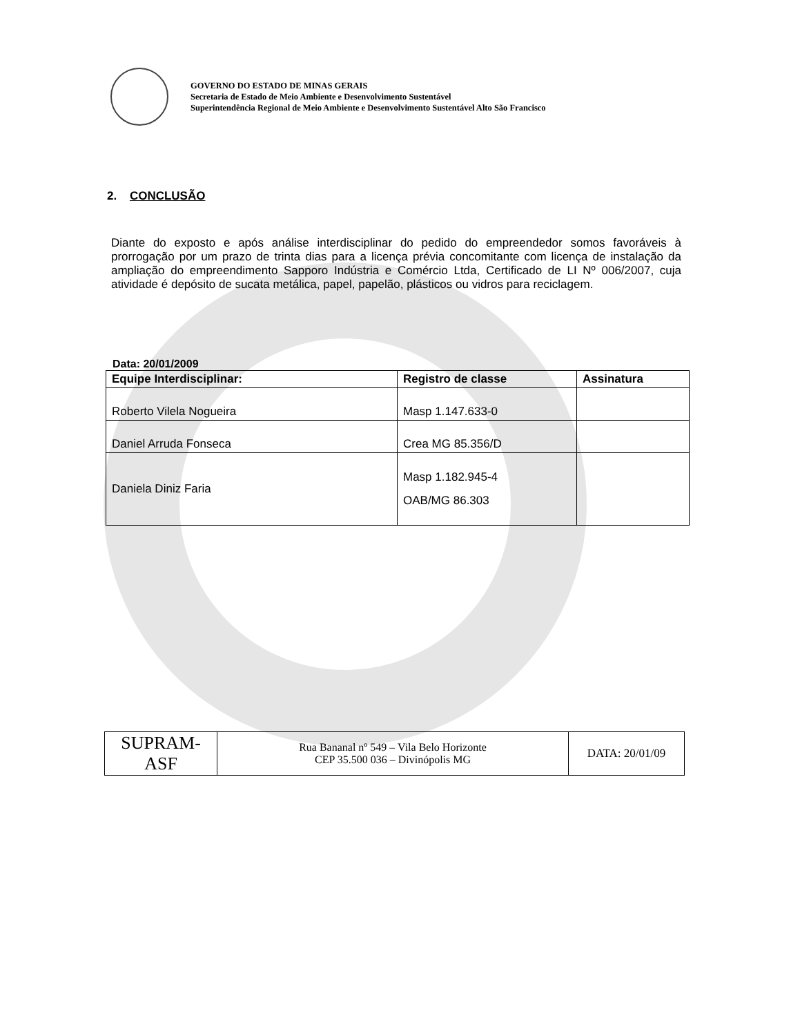GOVERNO DO ESTADO DE MINAS GERAIS
Secretaria de Estado de Meio Ambiente e Desenvolvimento Sustentável
Superintendência Regional de Meio Ambiente e Desenvolvimento Sustentável Alto São Francisco
2. CONCLUSÃO
Diante do exposto e após análise interdisciplinar do pedido do empreendedor somos favoráveis à prorrogação por um prazo de trinta dias para a licença prévia concomitante com licença de instalação da ampliação do empreendimento Sapporo Indústria e Comércio Ltda, Certificado de LI Nº 006/2007, cuja atividade é depósito de sucata metálica, papel, papelão, plásticos ou vidros para reciclagem.
Data: 20/01/2009
| Equipe Interdisciplinar: | Registro de classe | Assinatura |
| --- | --- | --- |
| Roberto Vilela Nogueira | Masp 1.147.633-0 | |
| Daniel Arruda Fonseca | Crea MG 85.356/D | |
| Daniela Diniz Faria | Masp 1.182.945-4 OAB/MG 86.303 | |
| SUPRAM- ASF | Rua Bananal nº 549 – Vila Belo Horizonte CEP 35.500 036 – Divinópolis MG | DATA: 20/01/09 |